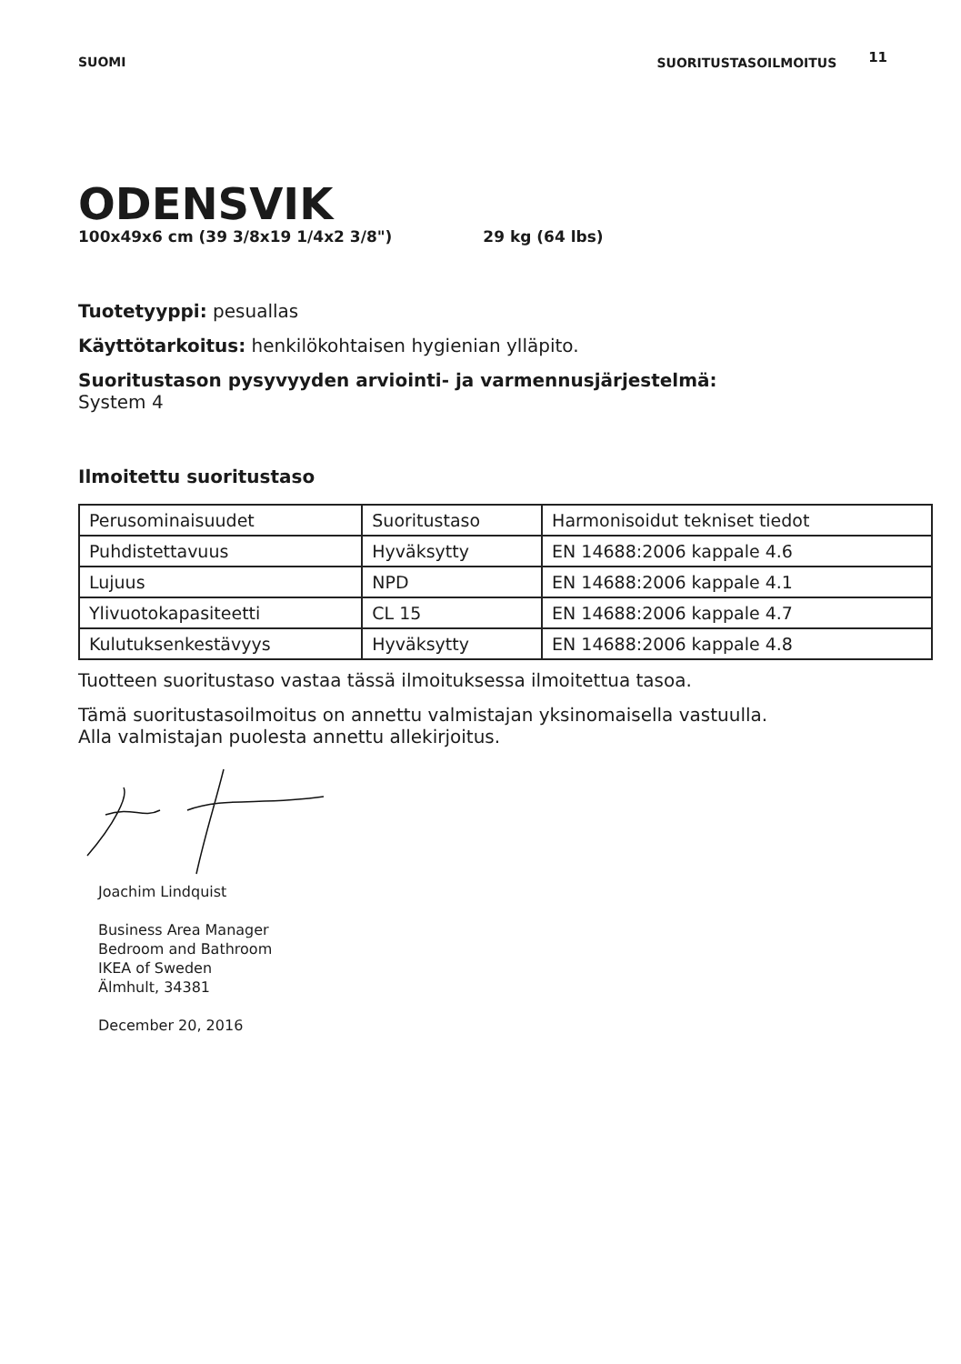SUOMI SUORITUSTASOILMOITUS 11
ODENSVIK
100x49x6 cm (39 3/8x19 1/4x2 3/8") 29 kg (64 lbs)
Tuotetyyppi: pesuallas
Käyttötarkoitus: henkilökohtaisen hygienian ylläpito.
Suoritustason pysyvyyden arviointi- ja varmennusjärjestelmä:
System 4
Ilmoitettu suoritustaso
| Perusominaisuudet | Suoritustaso | Harmonisoidut tekniset tiedot |
| Puhdistettavuus | Hyväksytty | EN 14688:2006 kappale 4.6 |
| Lujuus | NPD | EN 14688:2006 kappale 4.1 |
| Ylivuotokapasiteetti | CL 15 | EN 14688:2006 kappale 4.7 |
| Kulutuksenkestävyys | Hyväksytty | EN 14688:2006 kappale 4.8 |
Tuotteen suoritustaso vastaa tässä ilmoituksessa ilmoitettua tasoa.
Tämä suoritustasoilmoitus on annettu valmistajan yksinomaisella vastuulla.
Alla valmistajan puolesta annettu allekirjoitus.
Joachim Lindquist
Business Area Manager
Bedroom and Bathroom
IKEA of Sweden
Älmhult, 34381
December 20, 2016